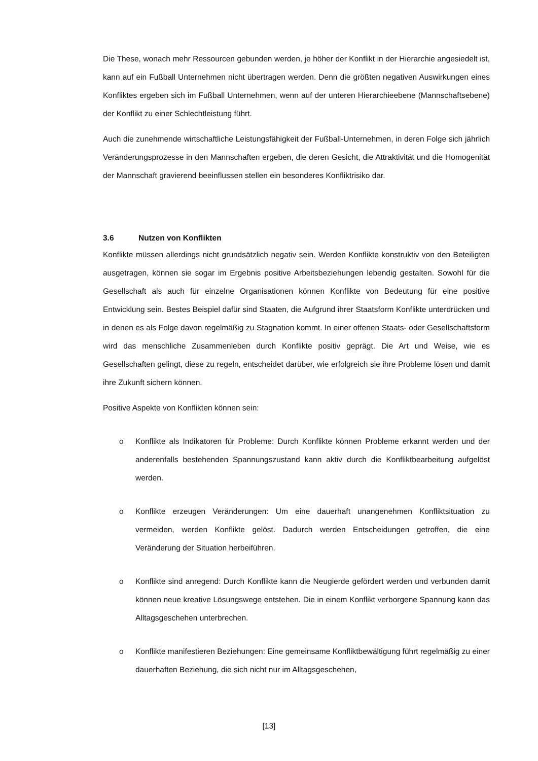Die These, wonach mehr Ressourcen gebunden werden, je höher der Konflikt in der Hierarchie angesiedelt ist, kann auf ein Fußball Unternehmen nicht übertragen werden. Denn die größten negativen Auswirkungen eines Konfliktes ergeben sich im Fußball Unternehmen, wenn auf der unteren Hierarchieebene (Mannschaftsebene) der Konflikt zu einer Schlechtleistung führt.
Auch die zunehmende wirtschaftliche Leistungsfähigkeit der Fußball-Unternehmen, in deren Folge sich jährlich Veränderungsprozesse in den Mannschaften ergeben, die deren Gesicht, die Attraktivität und die Homogenität der Mannschaft gravierend beeinflussen stellen ein besonderes Konfliktrisiko dar.
3.6 Nutzen von Konflikten
Konflikte müssen allerdings nicht grundsätzlich negativ sein. Werden Konflikte konstruktiv von den Beteiligten ausgetragen, können sie sogar im Ergebnis positive Arbeitsbeziehungen lebendig gestalten. Sowohl für die Gesellschaft als auch für einzelne Organisationen können Konflikte von Bedeutung für eine positive Entwicklung sein. Bestes Beispiel dafür sind Staaten, die Aufgrund ihrer Staatsform Konflikte unterdrücken und in denen es als Folge davon regelmäßig zu Stagnation kommt. In einer offenen Staats- oder Gesellschaftsform wird das menschliche Zusammenleben durch Konflikte positiv geprägt. Die Art und Weise, wie es Gesellschaften gelingt, diese zu regeln, entscheidet darüber, wie erfolgreich sie ihre Probleme lösen und damit ihre Zukunft sichern können.
Positive Aspekte von Konflikten können sein:
o Konflikte als Indikatoren für Probleme: Durch Konflikte können Probleme erkannt werden und der anderenfalls bestehenden Spannungszustand kann aktiv durch die Konfliktbearbeitung aufgelöst werden.
o Konflikte erzeugen Veränderungen: Um eine dauerhaft unangenehmen Konfliktsituation zu vermeiden, werden Konflikte gelöst. Dadurch werden Entscheidungen getroffen, die eine Veränderung der Situation herbeiführen.
o Konflikte sind anregend: Durch Konflikte kann die Neugierde gefördert werden und verbunden damit können neue kreative Lösungswege entstehen. Die in einem Konflikt verborgene Spannung kann das Alltagsgeschehen unterbrechen.
o Konflikte manifestieren Beziehungen: Eine gemeinsame Konfliktbewältigung führt regelmäßig zu einer dauerhaften Beziehung, die sich nicht nur im Alltagsgeschehen,
[13]